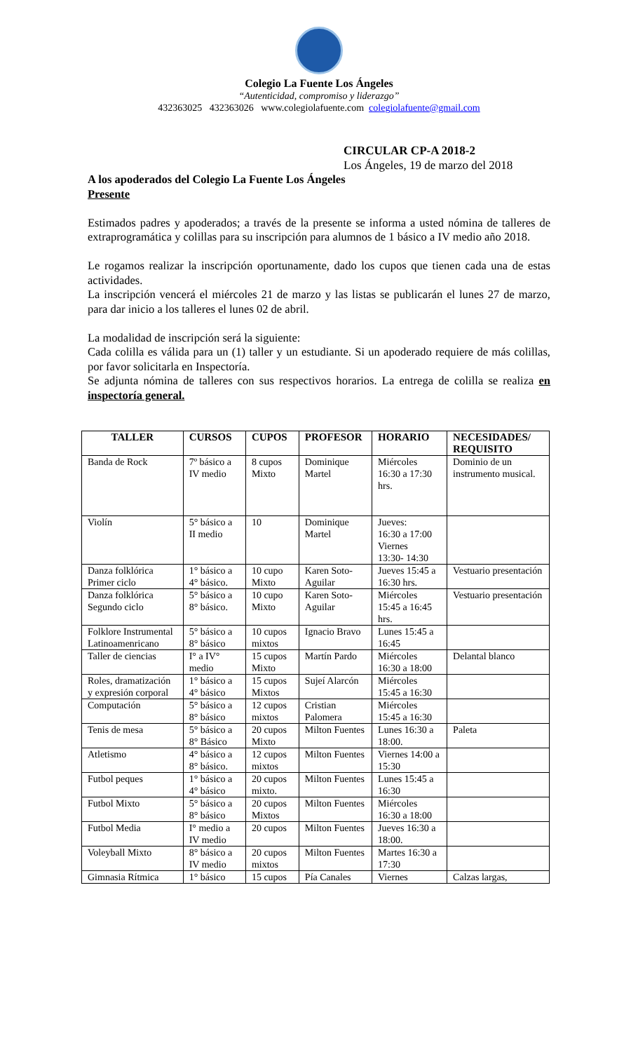Colegio La Fuente Los Ángeles
“Autenticidad, compromiso y liderazgo”
432363025 432363026 www.colegiolafuente.com colegiolafuente@gmail.com
CIRCULAR CP-A 2018-2
Los Ángeles, 19 de marzo del 2018
A los apoderados del Colegio La Fuente Los Ángeles
Presente
Estimados padres y apoderados; a través de la presente se informa a usted nómina de talleres de extraprogramática y colillas para su inscripción para alumnos de 1 básico a IV medio año 2018.
Le rogamos realizar la inscripción oportunamente, dado los cupos que tienen cada una de estas actividades.
La inscripción vencerá el miércoles 21 de marzo y las listas se publicarán el lunes 27 de marzo, para dar inicio a los talleres el lunes 02 de abril.
La modalidad de inscripción será la siguiente:
Cada colilla es válida para un (1) taller y un estudiante. Si un apoderado requiere de más colillas, por favor solicitarla en Inspectoría.
Se adjunta nómina de talleres con sus respectivos horarios. La entrega de colilla se realiza en inspectoría general.
| TALLER | CURSOS | CUPOS | PROFESOR | HORARIO | NECESIDADES/ REQUISITO |
| --- | --- | --- | --- | --- | --- |
| Banda de Rock | 7º básico a IV medio | 8 cupos Mixto | Dominique Martel | Miércoles 16:30 a 17:30 hrs. | Dominio de un instrumento musical. |
| Violín | 5° básico a II medio | 10 | Dominique Martel | Jueves: 16:30 a 17:00 Viernes 13:30- 14:30 | |
| Danza folklórica Primer ciclo | 1° básico a 4° básico. | 10 cupo Mixto | Karen Soto-Aguilar | Jueves 15:45 a 16:30 hrs. | Vestuario presentación |
| Danza folklórica Segundo ciclo | 5° básico a 8° básico. | 10 cupo Mixto | Karen Soto-Aguilar | Miércoles 15:45 a 16:45 hrs. | Vestuario presentación |
| Folklore Instrumental Latinoamenricano | 5° básico a 8° básico | 10 cupos mixtos | Ignacio Bravo | Lunes 15:45 a 16:45 | |
| Taller de ciencias | I° a IV° medio | 15 cupos Mixto | Martín Pardo | Miércoles 16:30 a 18:00 | Delantal blanco |
| Roles, dramatización y expresión corporal | 1° básico a 4° básico | 15 cupos Mixtos | Sujeí Alarcón | Miércoles 15:45 a 16:30 | |
| Computación | 5° básico a 8° básico | 12 cupos mixtos | Cristian Palomera | Miércoles 15:45 a 16:30 | |
| Tenis de mesa | 5° básico a 8° Básico | 20 cupos Mixto | Milton Fuentes | Lunes 16:30 a 18:00. | Paleta |
| Atletismo | 4° básico a 8° básico. | 12 cupos mixtos | Milton Fuentes | Viernes 14:00 a 15:30 | |
| Futbol peques | 1° básico a 4° básico | 20 cupos mixto. | Milton Fuentes | Lunes 15:45 a 16:30 | |
| Futbol Mixto | 5° básico a 8° básico | 20 cupos Mixtos | Milton Fuentes | Miércoles 16:30 a 18:00 | |
| Futbol Media | I° medio a IV medio | 20 cupos | Milton Fuentes | Jueves 16:30 a 18:00. | |
| Voleyball Mixto | 8° básico a IV medio | 20 cupos mixtos | Milton Fuentes | Martes 16:30 a 17:30 | |
| Gimnasia Rítmica | 1° básico | 15 cupos | Pía Canales | Viernes | Calzas largas, |